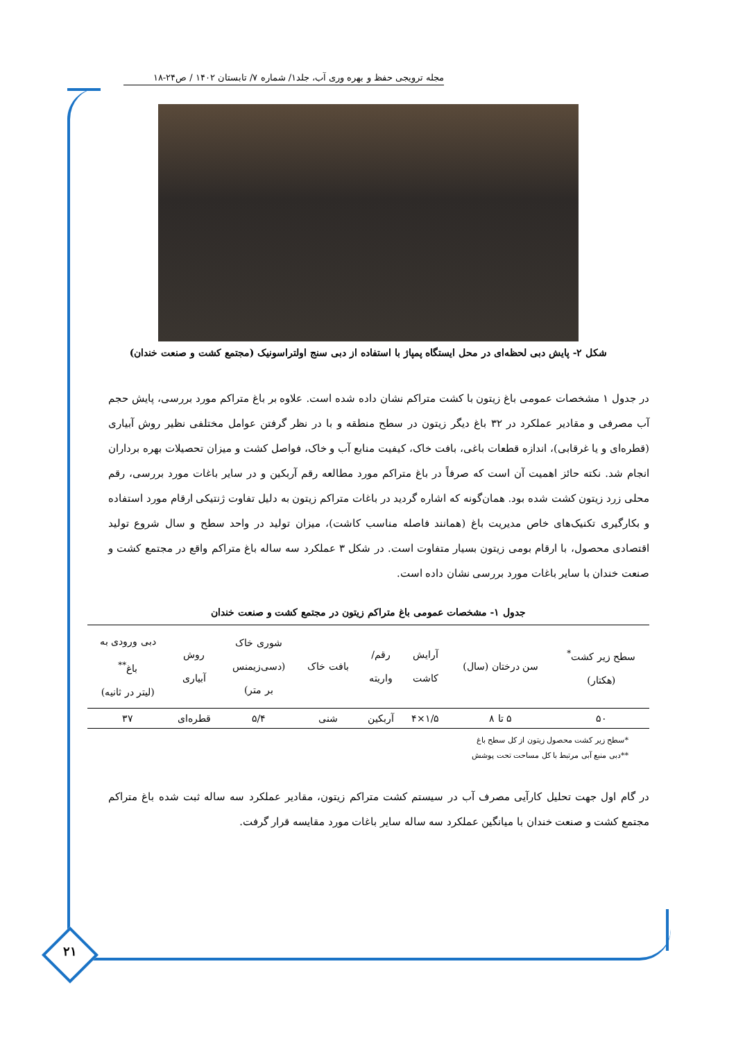۲۱
مجله ترویجی حفظ و بهره وری آب، جلد۱/ شماره ۷/ تابستان ۱۴۰۲ / ص۲۴-۱۸
شکل ۲- پایش دبی لحظه‌ای در محل ایستگاه پمپاژ با استفاده از دبی سنج اولتراسونیک (مجتمع کشت و صنعت خندان)
در جدول ۱ مشخصات عمومی باغ زیتون با کشت متراکم نشان داده شده است. علاوه بر باغ متراکم مورد بررسی، پایش حجم آب مصرفی و مقادیر عملکرد در ۳۲ باغ دیگر زیتون در سطح منطقه و با در نظر گرفتن عوامل مختلفی نظیر روش آبیاری (قطره‌ای و یا غرقابی)، اندازه قطعات باغی، بافت خاک، کیفیت منابع آب و خاک، فواصل کشت و میزان تحصیلات بهره برداران انجام شد. نکته حائز اهمیت آن است که صرفاً در باغ متراکم مورد مطالعه رقم آربکین و در سایر باغات مورد بررسی، رقم محلی زرد زیتون کشت شده بود. همان‌گونه که اشاره گردید در باغات متراکم زیتون به دلیل تفاوت ژنتیکی ارقام مورد استفاده و بکارگیری تکنیک‌های خاص مدیریت باغ (همانند فاصله مناسب کاشت)، میزان تولید در واحد سطح و سال شروع تولید اقتصادی محصول، با ارقام بومی زیتون بسیار متفاوت است. در شکل ۳ عملکرد سه ساله باغ متراکم واقع در مجتمع کشت و صنعت خندان با سایر باغات مورد بررسی نشان داده است.
جدول ۱- مشخصات عمومی باغ متراکم زیتون در مجتمع کشت و صنعت خندان
| سطح زیر کشت<sup>*</sup> (هکتار) | سن درختان (سال) | آرایش کاشت | رقم/ واریته | بافت خاک | شوری خاک (دسی‌زیمنس بر متر) | روش آبیاری | دبی ورودی به باغ<sup>**</sup> (لیتر در ثانیه) |
| --- | --- | --- | --- | --- | --- | --- | --- |
| ۵۰ | ۵ تا ۸ | ۱/۵×۴ | آربکین | شنی | ۵/۴ | قطره‌ای | ۳۷ |
*سطح زیر کشت محصول زیتون از کل سطح باغ
**دبی منبع آبی مرتبط با کل مساحت تحت پوشش
در گام اول جهت تحلیل کارآیی مصرف آب در سیستم کشت متراکم زیتون، مقادیر عملکرد سه ساله ثبت شده باغ متراکم مجتمع کشت و صنعت خندان با میانگین عملکرد سه ساله سایر باغات مورد مقایسه قرار گرفت.